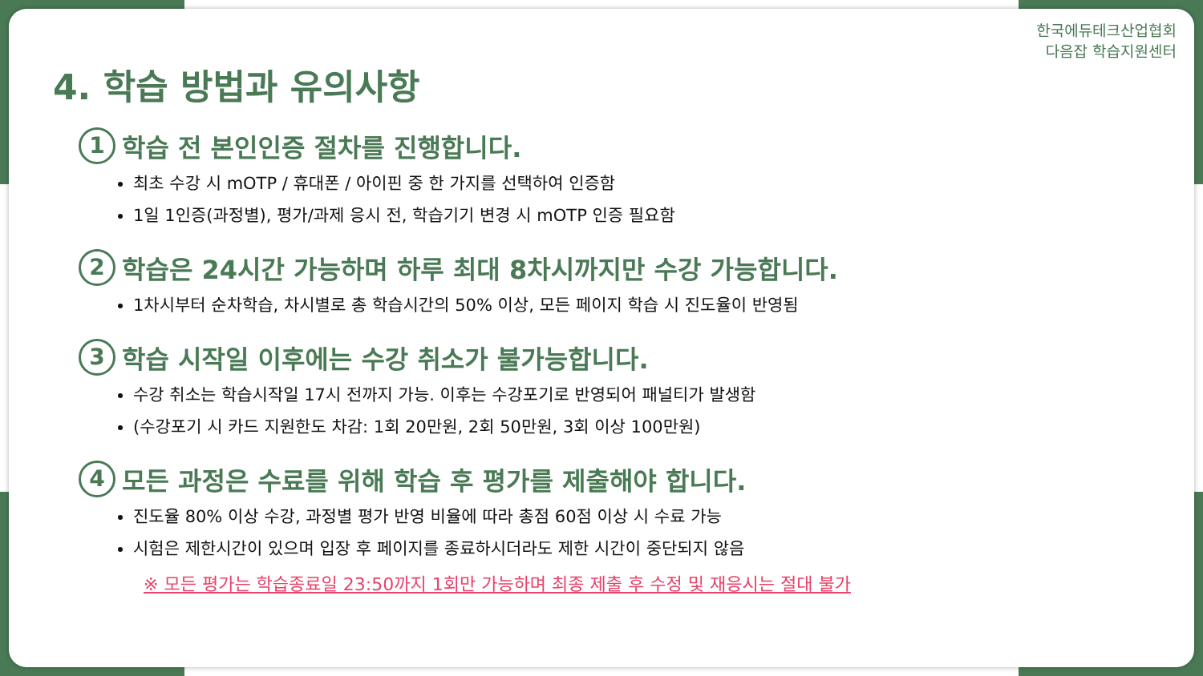한국에듀테크산업협회
다음잡 학습지원센터
4. 학습 방법과 유의사항
1 학습 전 본인인증 절차를 진행합니다.
최초 수강 시 mOTP / 휴대폰 / 아이핀 중 한 가지를 선택하여 인증함
1일 1인증(과정별), 평가/과제 응시 전, 학습기기 변경 시 mOTP 인증 필요함
2 학습은 24시간 가능하며 하루 최대 8차시까지만 수강 가능합니다.
1차시부터 순차학습, 차시별로 총 학습시간의 50% 이상, 모든 페이지 학습 시 진도율이 반영됨
3 학습 시작일 이후에는 수강 취소가 불가능합니다.
수강 취소는 학습시작일 17시 전까지 가능. 이후는 수강포기로 반영되어 패널티가 발생함
(수강포기 시 카드 지원한도 차감: 1회 20만원, 2회 50만원, 3회 이상 100만원)
4 모든 과정은 수료를 위해 학습 후 평가를 제출해야 합니다.
진도율 80% 이상 수강, 과정별 평가 반영 비율에 따라 총점 60점 이상 시 수료 가능
시험은 제한시간이 있으며 입장 후 페이지를 종료하시더라도 제한 시간이 중단되지 않음
※ 모든 평가는 학습종료일 23:50까지 1회만 가능하며 최종 제출 후 수정 및 재응시는 절대 불가